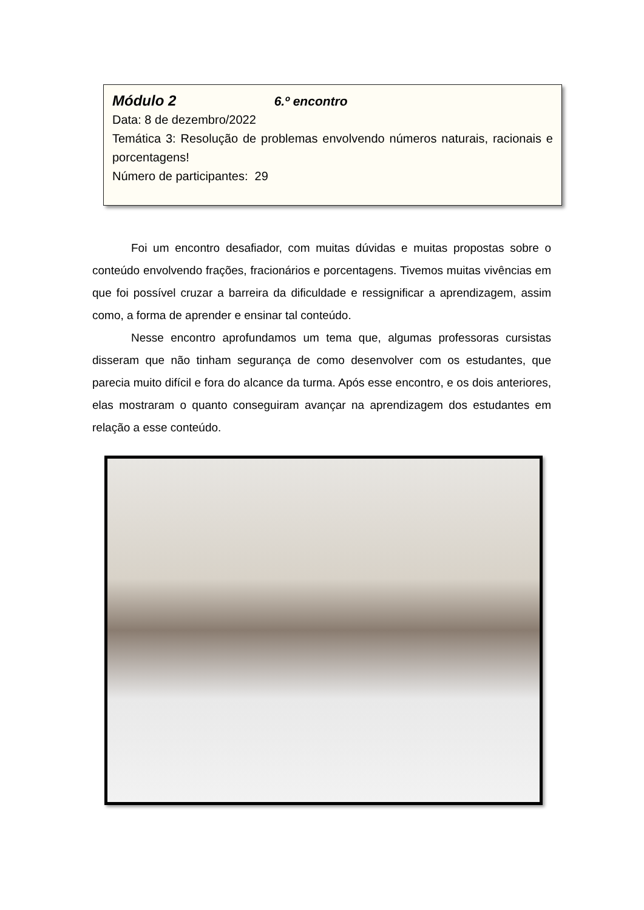Módulo 2 6.º encontro
Data: 8 de dezembro/2022
Temática 3: Resolução de problemas envolvendo números naturais, racionais e porcentagens!
Número de participantes: 29
Foi um encontro desafiador, com muitas dúvidas e muitas propostas sobre o conteúdo envolvendo frações, fracionários e porcentagens. Tivemos muitas vivências em que foi possível cruzar a barreira da dificuldade e ressignificar a aprendizagem, assim como, a forma de aprender e ensinar tal conteúdo.
Nesse encontro aprofundamos um tema que, algumas professoras cursistas disseram que não tinham segurança de como desenvolver com os estudantes, que parecia muito difícil e fora do alcance da turma. Após esse encontro, e os dois anteriores, elas mostraram o quanto conseguiram avançar na aprendizagem dos estudantes em relação a esse conteúdo.